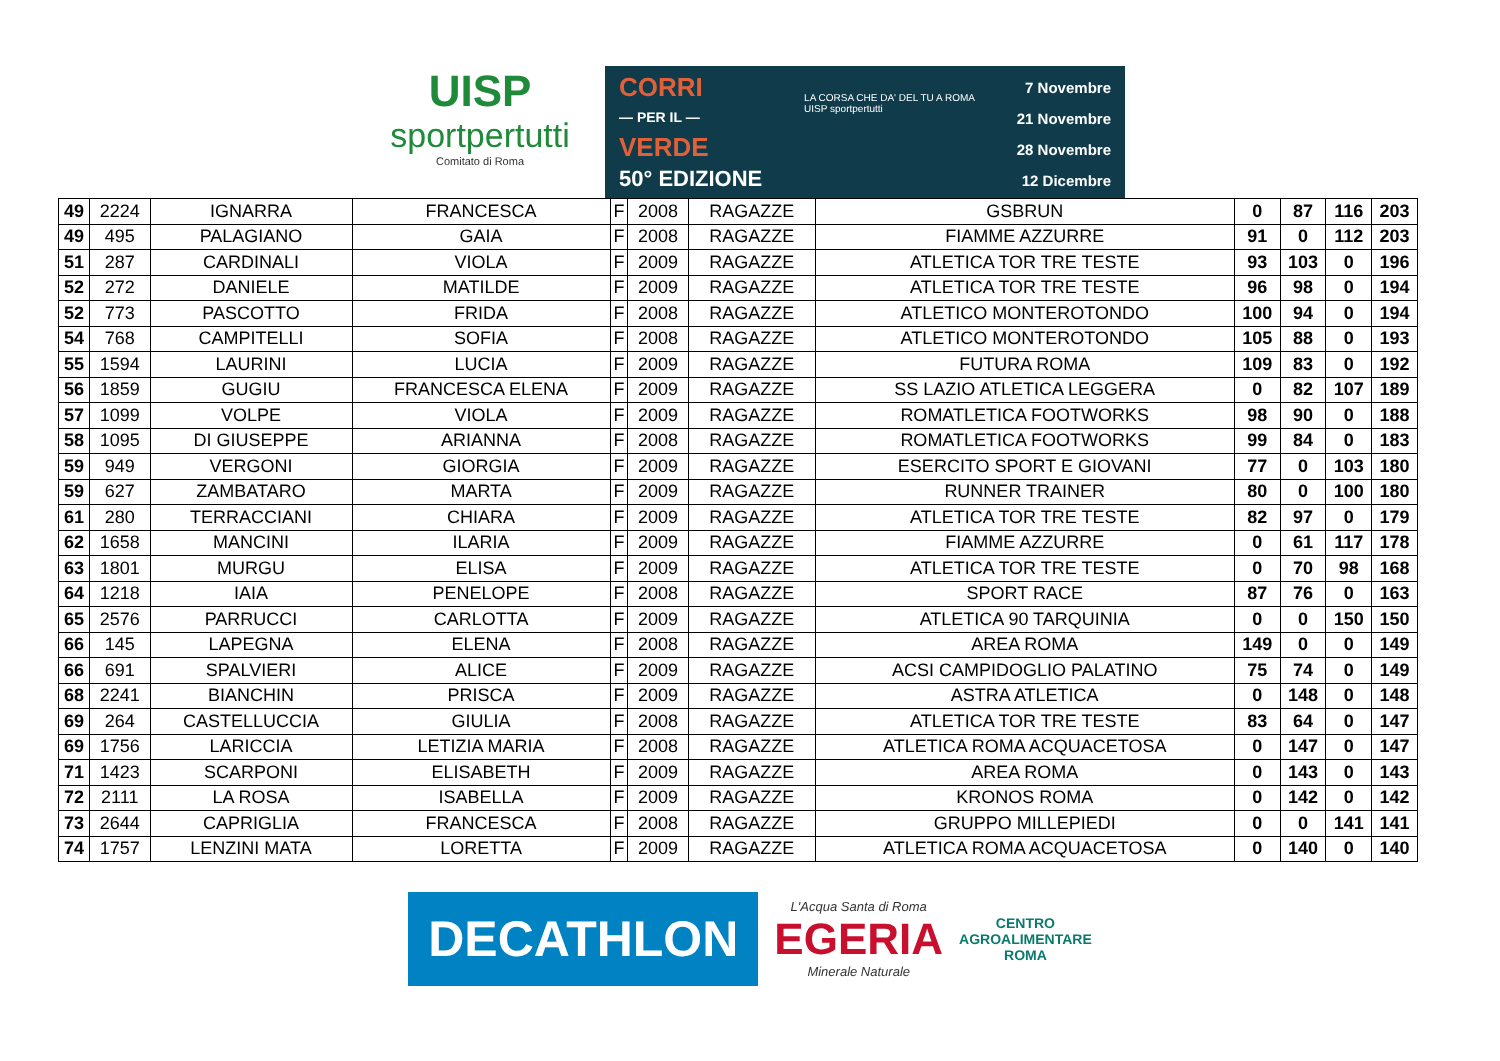UISP
sportpertutti
Comitato di Roma
CORRI
— PER IL —
VERDE
50° EDIZIONE
LA CORSA CHE DA' DEL TU A ROMA
UISP sportpertutti
7 Novembre
21 Novembre
28 Novembre
12 Dicembre
| 49 | 2224 | IGNARRA | FRANCESCA | F | 2008 | RAGAZZE | GSBRUN | 0 | 87 | 116 | 203 |
| 49 | 495 | PALAGIANO | GAIA | F | 2008 | RAGAZZE | FIAMME AZZURRE | 91 | 0 | 112 | 203 |
| 51 | 287 | CARDINALI | VIOLA | F | 2009 | RAGAZZE | ATLETICA TOR TRE TESTE | 93 | 103 | 0 | 196 |
| 52 | 272 | DANIELE | MATILDE | F | 2009 | RAGAZZE | ATLETICA TOR TRE TESTE | 96 | 98 | 0 | 194 |
| 52 | 773 | PASCOTTO | FRIDA | F | 2008 | RAGAZZE | ATLETICO MONTEROTONDO | 100 | 94 | 0 | 194 |
| 54 | 768 | CAMPITELLI | SOFIA | F | 2008 | RAGAZZE | ATLETICO MONTEROTONDO | 105 | 88 | 0 | 193 |
| 55 | 1594 | LAURINI | LUCIA | F | 2009 | RAGAZZE | FUTURA ROMA | 109 | 83 | 0 | 192 |
| 56 | 1859 | GUGIU | FRANCESCA ELENA | F | 2009 | RAGAZZE | SS LAZIO ATLETICA LEGGERA | 0 | 82 | 107 | 189 |
| 57 | 1099 | VOLPE | VIOLA | F | 2009 | RAGAZZE | ROMATLETICA FOOTWORKS | 98 | 90 | 0 | 188 |
| 58 | 1095 | DI GIUSEPPE | ARIANNA | F | 2008 | RAGAZZE | ROMATLETICA FOOTWORKS | 99 | 84 | 0 | 183 |
| 59 | 949 | VERGONI | GIORGIA | F | 2009 | RAGAZZE | ESERCITO SPORT E GIOVANI | 77 | 0 | 103 | 180 |
| 59 | 627 | ZAMBATARO | MARTA | F | 2009 | RAGAZZE | RUNNER TRAINER | 80 | 0 | 100 | 180 |
| 61 | 280 | TERRACCIANI | CHIARA | F | 2009 | RAGAZZE | ATLETICA TOR TRE TESTE | 82 | 97 | 0 | 179 |
| 62 | 1658 | MANCINI | ILARIA | F | 2009 | RAGAZZE | FIAMME AZZURRE | 0 | 61 | 117 | 178 |
| 63 | 1801 | MURGU | ELISA | F | 2009 | RAGAZZE | ATLETICA TOR TRE TESTE | 0 | 70 | 98 | 168 |
| 64 | 1218 | IAIA | PENELOPE | F | 2008 | RAGAZZE | SPORT RACE | 87 | 76 | 0 | 163 |
| 65 | 2576 | PARRUCCI | CARLOTTA | F | 2009 | RAGAZZE | ATLETICA 90 TARQUINIA | 0 | 0 | 150 | 150 |
| 66 | 145 | LAPEGNA | ELENA | F | 2008 | RAGAZZE | AREA ROMA | 149 | 0 | 0 | 149 |
| 66 | 691 | SPALVIERI | ALICE | F | 2009 | RAGAZZE | ACSI CAMPIDOGLIO PALATINO | 75 | 74 | 0 | 149 |
| 68 | 2241 | BIANCHIN | PRISCA | F | 2009 | RAGAZZE | ASTRA ATLETICA | 0 | 148 | 0 | 148 |
| 69 | 264 | CASTELLUCCIA | GIULIA | F | 2008 | RAGAZZE | ATLETICA TOR TRE TESTE | 83 | 64 | 0 | 147 |
| 69 | 1756 | LARICCIA | LETIZIA MARIA | F | 2008 | RAGAZZE | ATLETICA ROMA ACQUACETOSA | 0 | 147 | 0 | 147 |
| 71 | 1423 | SCARPONI | ELISABETH | F | 2009 | RAGAZZE | AREA ROMA | 0 | 143 | 0 | 143 |
| 72 | 2111 | LA ROSA | ISABELLA | F | 2009 | RAGAZZE | KRONOS ROMA | 0 | 142 | 0 | 142 |
| 73 | 2644 | CAPRIGLIA | FRANCESCA | F | 2008 | RAGAZZE | GRUPPO MILLEPIEDI | 0 | 0 | 141 | 141 |
| 74 | 1757 | LENZINI MATA | LORETTA | F | 2009 | RAGAZZE | ATLETICA ROMA ACQUACETOSA | 0 | 140 | 0 | 140 |
DECATHLON
L'Acqua Santa di Roma
EGERIA
Minerale Naturale
CENTRO
AGROALIMENTARE
ROMA